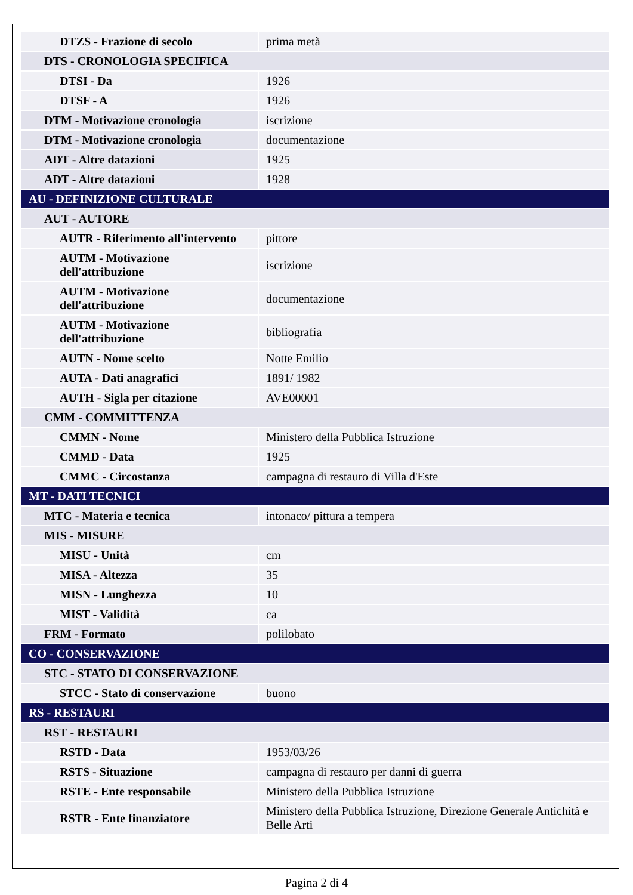| DTZS - Frazione di secolo | prima metà |
| DTS - CRONOLOGIA SPECIFICA | |
| DTSI - Da | 1926 |
| DTSF - A | 1926 |
| DTM - Motivazione cronologia | iscrizione |
| DTM - Motivazione cronologia | documentazione |
| ADT - Altre datazioni | 1925 |
| ADT - Altre datazioni | 1928 |
| AU - DEFINIZIONE CULTURALE | |
| AUT - AUTORE | |
| AUTR - Riferimento all'intervento | pittore |
| AUTM - Motivazione dell'attribuzione | iscrizione |
| AUTM - Motivazione dell'attribuzione | documentazione |
| AUTM - Motivazione dell'attribuzione | bibliografia |
| AUTN - Nome scelto | Notte Emilio |
| AUTA - Dati anagrafici | 1891/ 1982 |
| AUTH - Sigla per citazione | AVE00001 |
| CMM - COMMITTENZA | |
| CMMN - Nome | Ministero della Pubblica Istruzione |
| CMMD - Data | 1925 |
| CMMC - Circostanza | campagna di restauro di Villa d'Este |
| MT - DATI TECNICI | |
| MTC - Materia e tecnica | intonaco/ pittura a tempera |
| MIS - MISURE | |
| MISU - Unità | cm |
| MISA - Altezza | 35 |
| MISN - Lunghezza | 10 |
| MIST - Validità | ca |
| FRM - Formato | polilobato |
| CO - CONSERVAZIONE | |
| STC - STATO DI CONSERVAZIONE | |
| STCC - Stato di conservazione | buono |
| RS - RESTAURI | |
| RST - RESTAURI | |
| RSTD - Data | 1953/03/26 |
| RSTS - Situazione | campagna di restauro per danni di guerra |
| RSTE - Ente responsabile | Ministero della Pubblica Istruzione |
| RSTR - Ente finanziatore | Ministero della Pubblica Istruzione, Direzione Generale Antichità e Belle Arti |
Pagina 2 di 4